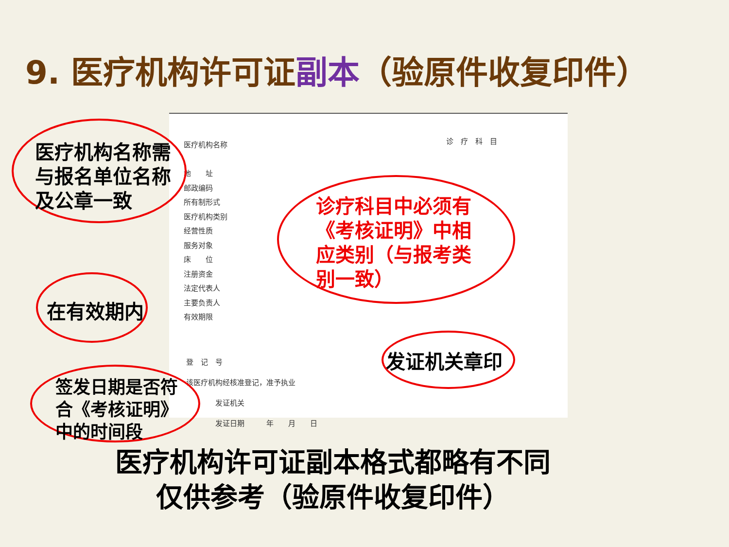9. 医疗机构许可证副本（验原件收复印件）
医疗机构名称
地　　址
邮政编码
所有制形式
医疗机构类别
经营性质
服务对象
床　　位
注册资金
法定代表人
主要负责人
有效期限
诊　疗　科　目
登　记　号
该医疗机构经核准登记，准予执业
　　　　发证机关
　　　　发证日期　　　年　　月　　日
医疗机构名称需
与报名单位名称
及公章一致
诊疗科目中必须有
《考核证明》中相
应类别（与报考类
别一致）
在有效期内
发证机关章印
签发日期是否符
合《考核证明》
中的时间段
医疗机构许可证副本格式都略有不同
仅供参考（验原件收复印件）